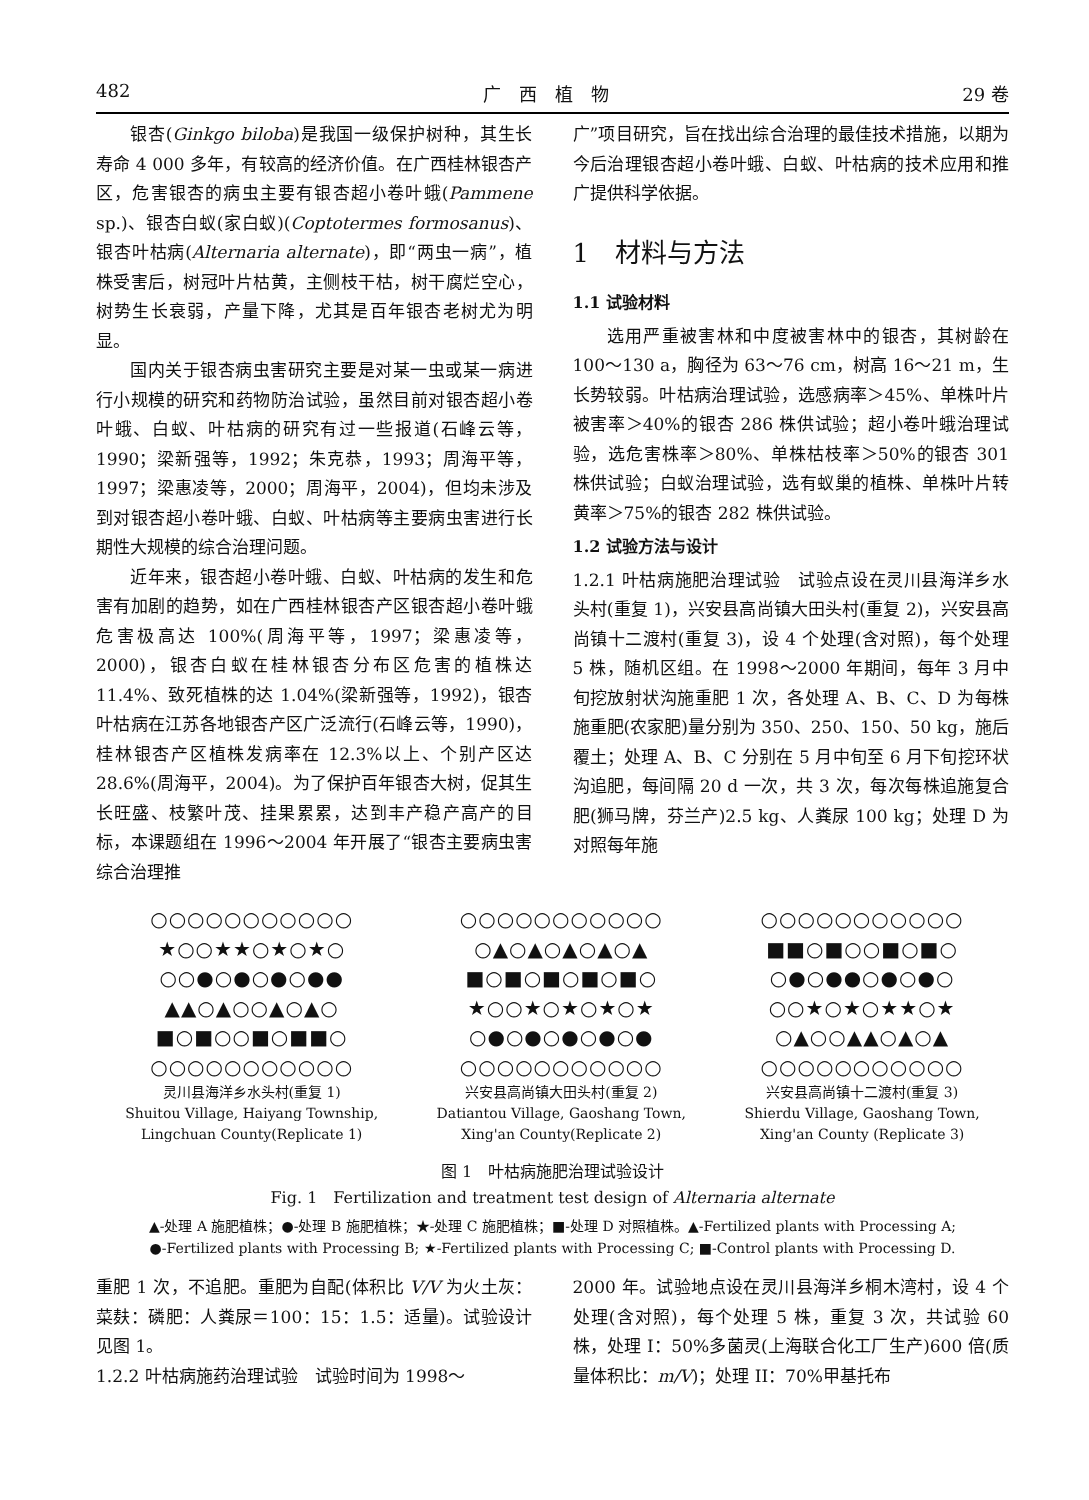482 广　西　植　物 29 卷
银杏(Ginkgo biloba)是我国一级保护树种，其生长寿命 4 000 多年，有较高的经济价值。在广西桂林银杏产区，危害银杏的病虫主要有银杏超小卷叶蛾(Pammene sp.)、银杏白蚁(家白蚁)(Coptotermes formosanus)、银杏叶枯病(Alternaria alternate)，即“两虫一病”，植株受害后，树冠叶片枯黄，主侧枝干枯，树干腐烂空心，树势生长衰弱，产量下降，尤其是百年银杏老树尤为明显。
国内关于银杏病虫害研究主要是对某一虫或某一病进行小规模的研究和药物防治试验，虽然目前对银杏超小卷叶蛾、白蚁、叶枯病的研究有过一些报道(石峰云等，1990；梁新强等，1992；朱克恭，1993；周海平等，1997；梁惠凌等，2000；周海平，2004)，但均未涉及到对银杏超小卷叶蛾、白蚁、叶枯病等主要病虫害进行长期性大规模的综合治理问题。
近年来，银杏超小卷叶蛾、白蚁、叶枯病的发生和危害有加剧的趋势，如在广西桂林银杏产区银杏超小卷叶蛾危害极高达 100%(周海平等，1997；梁惠凌等，2000)，银杏白蚁在桂林银杏分布区危害的植株达 11.4%、致死植株的达 1.04%(梁新强等，1992)，银杏叶枯病在江苏各地银杏产区广泛流行(石峰云等，1990)，桂林银杏产区植株发病率在 12.3%以上、个别产区达 28.6%(周海平，2004)。为了保护百年银杏大树，促其生长旺盛、枝繁叶茂、挂果累累，达到丰产稳产高产的目标，本课题组在 1996～2004 年开展了“银杏主要病虫害综合治理推
广”项目研究，旨在找出综合治理的最佳技术措施，以期为今后治理银杏超小卷叶蛾、白蚁、叶枯病的技术应用和推广提供科学依据。
1　材料与方法
1.1 试验材料
选用严重被害林和中度被害林中的银杏，其树龄在 100～130 a，胸径为 63～76 cm，树高 16～21 m，生长势较弱。叶枯病治理试验，选感病率＞45%、单株叶片被害率＞40%的银杏 286 株供试验；超小卷叶蛾治理试验，选危害株率＞80%、单株枯枝率＞50%的银杏 301 株供试验；白蚁治理试验，选有蚁巢的植株、单株叶片转黄率＞75%的银杏 282 株供试验。
1.2 试验方法与设计
1.2.1 叶枯病施肥治理试验　试验点设在灵川县海洋乡水头村(重复 1)，兴安县高尚镇大田头村(重复 2)，兴安县高尚镇十二渡村(重复 3)，设 4 个处理(含对照)，每个处理 5 株，随机区组。在 1998～2000 年期间，每年 3 月中旬挖放射状沟施重肥 1 次，各处理 A、B、C、D 为每株施重肥(农家肥)量分别为 350、250、150、50 kg，施后覆土；处理 A、B、C 分别在 5 月中旬至 6 月下旬挖环状沟追肥，每间隔 20 d 一次，共 3 次，每次每株追施复合肥(狮马牌，芬兰产)2.5 kg、人粪尿 100 kg；处理 D 为对照每年施
○○○○○○○○○○○
★○○★★○★○★○
○○●○●○●○●●
▲▲○▲○○▲○▲○
■○■○○■○■■○
○○○○○○○○○○○
灵川县海洋乡水头村(重复 1)
Shuitou Village, Haiyang Township,
Lingchuan County(Replicate 1)
○○○○○○○○○○○
○▲○▲○▲○▲○▲
■○■○■○■○■○
★○○★○★○★○★
○●○●○●○●○●
○○○○○○○○○○○
兴安县高尚镇大田头村(重复 2)
Datiantou Village, Gaoshang Town,
Xing'an County(Replicate 2)
○○○○○○○○○○○
■■○■○○■○■○
○●○●●○●○●○
○○★○★○★★○★
○▲○○▲▲○▲○▲
○○○○○○○○○○○
兴安县高尚镇十二渡村(重复 3)
Shierdu Village, Gaoshang Town,
Xing'an County (Replicate 3)
图 1　叶枯病施肥治理试验设计
Fig. 1　Fertilization and treatment test design of Alternaria alternate
▲-处理 A 施肥植株；●-处理 B 施肥植株；★-处理 C 施肥植株；■-处理 D 对照植株。▲-Fertilized plants with Processing A;
●-Fertilized plants with Processing B; ★-Fertilized plants with Processing C; ■-Control plants with Processing D.
重肥 1 次，不追肥。重肥为自配(体积比 V/V 为火土灰：菜麸：磷肥：人粪尿＝100：15：1.5：适量)。试验设计见图 1。
1.2.2 叶枯病施药治理试验　试验时间为 1998～
2000 年。试验地点设在灵川县海洋乡桐木湾村，设 4 个处理(含对照)，每个处理 5 株，重复 3 次，共试验 60 株，处理 I：50%多菌灵(上海联合化工厂生产)600 倍(质量体积比：m/V)；处理 II：70%甲基托布